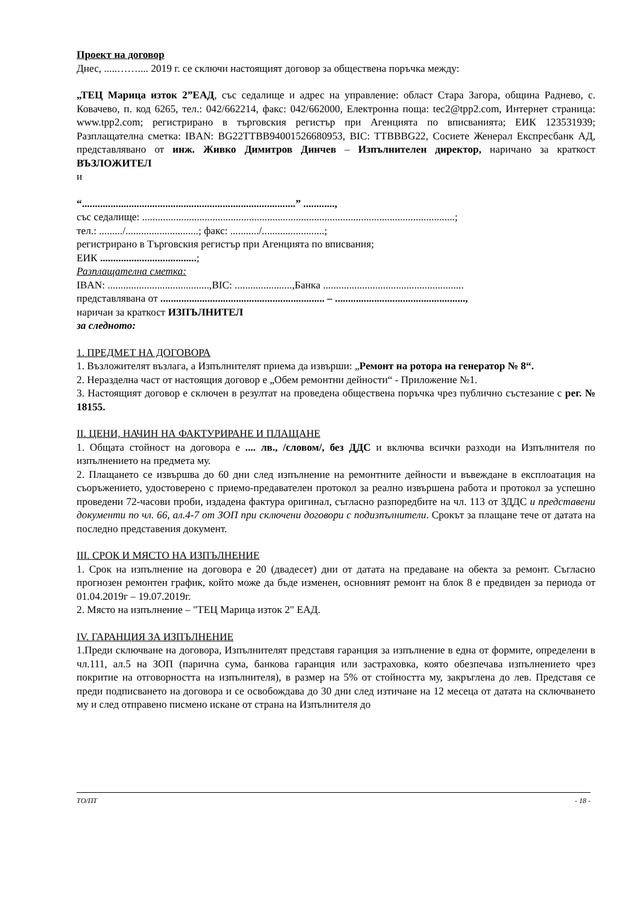Проект на договор
Днес, .....…….... 2019 г. се сключи настоящият договор за обществена поръчка между:
„ТЕЦ Марица изток 2”ЕАД, със седалище и адрес на управление: област Стара Загора, община Раднево, с. Ковачево, п. код 6265, тел.: 042/662214, факс: 042/662000, Електронна поща: tec2@tpp2.com, Интернет страница: www.tpp2.com; регистрирано в търговския регистър при Агенцията по вписванията; ЕИК 123531939; Разплащателна сметка: IBAN: BG22TTBB94001526680953, BIC: TTBBBG22, Сосиете Женерал Експресбанк АД, представлявано от инж. Живко Димитров Динчев – Изпълнителен директор, наричано за краткост ВЪЗЛОЖИТЕЛ
и
“..................................................................................” ............,
със седалище: ........................................................................................................................;
тел.: ........./............................; факс: .........../........................;
регистрирано в Търговския регистър при Агенцията по вписвания;
ЕИК .....................................;
Разплащателна сметка:
IBAN: .......................................,BIC: ......................,Банка ......................................................
представлявана от ............................................................... – ..................................................,
наричан за краткост ИЗПЪЛНИТЕЛ
за следното:
1. ПРЕДМЕТ НА ДОГОВОРА
1. Възложителят възлага, а Изпълнителят приема да извърши: „Ремонт на ротора на генератор № 8“.
2. Неразделна част от настоящия договор е „Обем ремонтни дейности“ - Приложение №1.
3. Настоящият договор е сключен в резултат на проведена обществена поръчка чрез публично състезание с рег. № 18155.
II. ЦЕНИ, НАЧИН НА ФАКТУРИРАНЕ И ПЛАЩАНЕ
1. Общата стойност на договора е .... лв., /словом/, без ДДС и включва всички разходи на Изпълнителя по изпълнението на предмета му.
2. Плащането се извършва до 60 дни след изпълнение на ремонтните дейности и въвеждане в експлоатация на съоръжението, удостоверено с приемо-предавателен протокол за реално извършена работа и протокол за успешно проведени 72-часови проби, издадена фактура оригинал, съгласно разпоредбите на чл. 113 от ЗДДС и представени документи по чл. 66, ал.4-7 от ЗОП при сключени договори с подизпълнители. Срокът за плащане тече от датата на последно представения документ.
III. СРОК И МЯСТО НА ИЗПЪЛНЕНИЕ
1. Срок на изпълнение на договора е 20 (двадесет) дни от датата на предаване на обекта за ремонт. Съгласно прогнозен ремонтен график, който може да бъде изменен, основният ремонт на блок 8 е предвиден за периода от 01.04.2019г – 19.07.2019г.
2. Място на изпълнение – "ТЕЦ Марица изток 2" ЕАД.
IV. ГАРАНЦИЯ ЗА ИЗПЪЛНЕНИЕ
1.Преди сключване на договора, Изпълнителят представя гаранция за изпълнение в една от формите, определени в чл.111, ал.5 на ЗОП (парична сума, банкова гаранция или застраховка, която обезпечава изпълнението чрез покритие на отговорността на изпълнителя), в размер на 5% от стойността му, закръглена до лев. Представя се преди подписването на договора и се освобождава до 30 дни след изтичане на 12 месеца от датата на сключването му и след отправено писмено искане от страна на Изпълнителя до
ТО/ПТ - 18 -